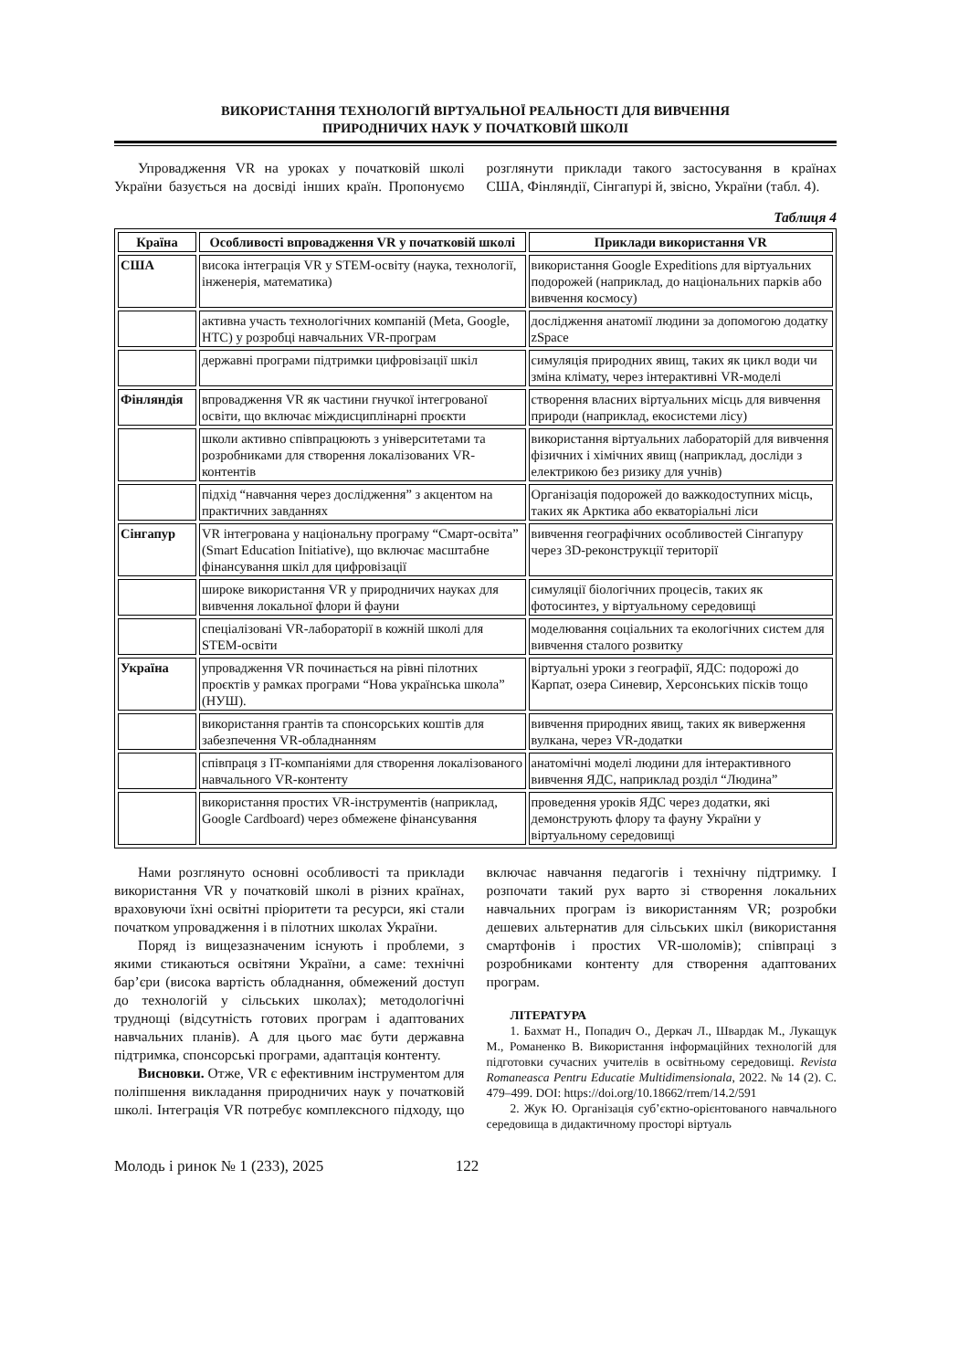ВИКОРИСТАННЯ ТЕХНОЛОГІЙ ВІРТУАЛЬНОЇ РЕАЛЬНОСТІ ДЛЯ ВИВЧЕННЯ
ПРИРОДНИЧИХ НАУК У ПОЧАТКОВІЙ ШКОЛІ
Упровадження VR на уроках у початковій школі України базується на досвіді інших країн. Пропонуємо розглянути приклади такого застосування в країнах США, Фінляндії, Сінгапурі й, звісно, України (табл. 4).
Таблиця 4
| Країна | Особливості впровадження VR у початковій школі | Приклади використання VR |
| --- | --- | --- |
| США | висока інтеграція VR у STEM-освіту (наука, технології, інженерія, математика) | використання Google Expeditions для віртуальних подорожей (наприклад, до національних парків або вивчення космосу) |
| | активна участь технологічних компаній (Meta, Google, HTC) у розробці навчальних VR-програм | дослідження анатомії людини за допомогою додатку zSpace |
| | державні програми підтримки цифровізації шкіл | симуляція природних явищ, таких як цикл води чи зміна клімату, через інтерактивні VR-моделі |
| Фінляндія | впровадження VR як частини гнучкої інтегрованої освіти, що включає міждисциплінарні проєкти | створення власних віртуальних місць для вивчення природи (наприклад, екосистеми лісу) |
| | школи активно співпрацюють з університетами та розробниками для створення локалізованих VR-контентів | використання віртуальних лабораторій для вивчення фізичних і хімічних явищ (наприклад, досліди з електрикою без ризику для учнів) |
| | підхід “навчання через дослідження” з акцентом на практичних завданнях | Організація подорожей до важкодоступних місць, таких як Арктика або екваторіальні ліси |
| Сінгапур | VR інтегрована у національну програму “Смарт-освіта” (Smart Education Initiative), що включає масштабне фінансування шкіл для цифровізації | вивчення географічних особливостей Сінгапуру через 3D-реконструкції території |
| | широке використання VR у природничих науках для вивчення локальної флори й фауни | симуляції біологічних процесів, таких як фотосинтез, у віртуальному середовищі |
| | спеціалізовані VR-лабораторії в кожній школі для STEM-освіти | моделювання соціальних та екологічних систем для вивчення сталого розвитку |
| Україна | упровадження VR починається на рівні пілотних проєктів у рамках програми “Нова українська школа” (НУШ). | віртуальні уроки з географії, ЯДС: подорожі до Карпат, озера Синевир, Херсонських пісків тощо |
| | використання грантів та спонсорських коштів для забезпечення VR-обладнанням | вивчення природних явищ, таких як виверження вулкана, через VR-додатки |
| | співпраця з IT-компаніями для створення локалізованого навчального VR-контенту | анатомічні моделі людини для інтерактивного вивчення ЯДС, наприклад розділ “Людина” |
| | використання простих VR-інструментів (наприклад, Google Cardboard) через обмежене фінансування | проведення уроків ЯДС через додатки, які демонструють флору та фауну України у віртуальному середовищі |
Нами розглянуто основні особливості та приклади використання VR у початковій школі в різних країнах, враховуючи їхні освітні пріоритети та ресурси, які стали початком упровадження і в пілотних школах України.
Поряд із вищезазначеним існують і проблеми, з якими стикаються освітяни України, а саме: технічні бар’єри (висока вартість обладнання, обмежений доступ до технологій у сільських школах); методологічні труднощі (відсутність готових програм і адаптованих навчальних планів). А для цього має бути державна підтримка, спонсорські програми, адаптація контенту.
Висновки. Отже, VR є ефективним інструментом для поліпшення викладання природничих наук у початковій школі. Інтеграція VR потребує комплексного підходу, що включає навчання педагогів і технічну підтримку. І розпочати такий рух варто зі створення локальних навчальних програм із використанням VR; розробки дешевих альтернатив для сільських шкіл (використання смартфонів і простих VR-шоломів); співпраці з розробниками контенту для створення адаптованих програм.
ЛІТЕРАТУРА
1. Бахмат Н., Попадич О., Деркач Л., Швардак М., Лукащук М., Романенко В. Використання інформаційних технологій для підготовки сучасних учителів в освітньому середовищі. Revista Romaneasca Pentru Educatie Multidimensionala, 2022. № 14 (2). С. 479–499. DOI: https://doi.org/10.18662/rrem/14.2/591
2. Жук Ю. Організація суб’єктно-орієнтованого навчального середовища в дидактичному просторі віртуаль
Молодь і ринок № 1 (233), 2025 122